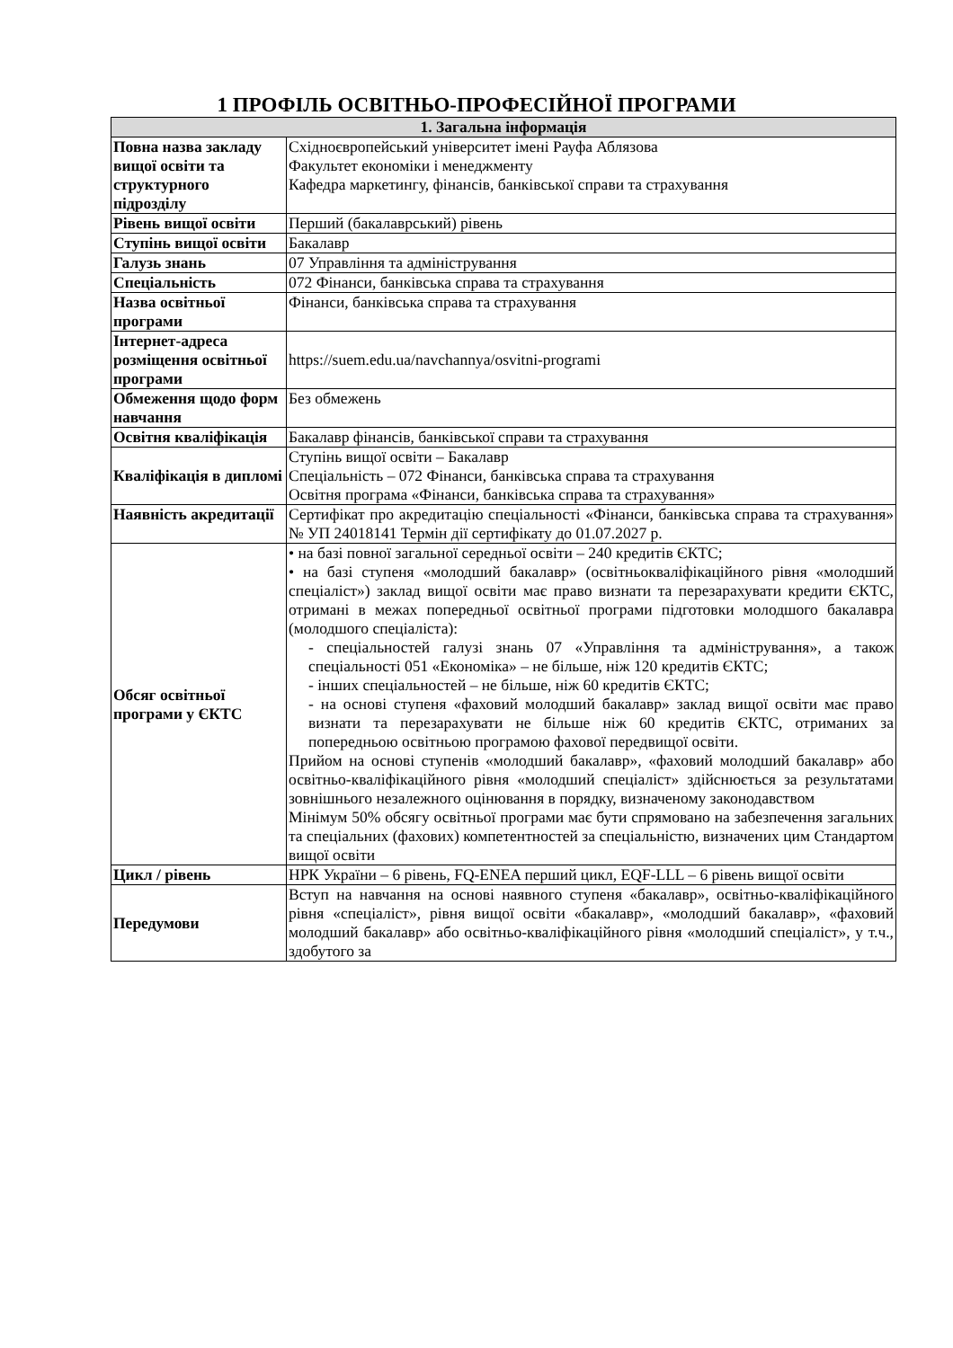1 ПРОФІЛЬ ОСВІТНЬО-ПРОФЕСІЙНОЇ ПРОГРАМИ
| 1. Загальна інформація | |
| --- | --- |
| Повна назва закладу вищої освіти та структурного підрозділу | Східноєвропейський університет імені Рауфа Аблязова Факультет економіки і менеджменту Кафедра маркетингу, фінансів, банківської справи та страхування |
| Рівень вищої освіти | Перший (бакалаврський) рівень |
| Ступінь вищої освіти | Бакалавр |
| Галузь знань | 07 Управління та адміністрування |
| Спеціальність | 072 Фінанси, банківська справа та страхування |
| Назва освітньої програми | Фінанси, банківська справа та страхування |
| Інтернет-адреса розміщення освітньої програми | https://suem.edu.ua/navchannya/osvitni-programi |
| Обмеження щодо форм навчання | Без обмежень |
| Освітня кваліфікація | Бакалавр фінансів, банківської справи та страхування |
| Кваліфікація в дипломі | Ступінь вищої освіти – Бакалавр Спеціальність – 072 Фінанси, банківська справа та страхування Освітня програма «Фінанси, банківська справа та страхування» |
| Наявність акредитації | Сертифікат про акредитацію спеціальності «Фінанси, банківська справа та страхування» № УП 24018141 Термін дії сертифікату до 01.07.2027 р. |
| Обсяг освітньої програми у ЄКТС | • на базі повної загальної середньої освіти – 240 кредитів ЄКТС; • на базі ступеня «молодший бакалавр» (освітньокваліфікаційного рівня «молодший спеціаліст») заклад вищої освіти має право визнати та перезарахувати кредити ЄКТС, отримані в межах попередньої освітньої програми підготовки молодшого бакалавра (молодшого спеціаліста): - спеціальностей галузі знань 07 «Управління та адміністрування», а також спеціальності 051 «Економіка» – не більше, ніж 120 кредитів ЄКТС; - інших спеціальностей – не більше, ніж 60 кредитів ЄКТС; - на основі ступеня «фаховий молодший бакалавр» заклад вищої освіти має право визнати та перезарахувати не більше ніж 60 кредитів ЄКТС, отриманих за попередньою освітньою програмою фахової передвищої освіти. Прийом на основі ступенів «молодший бакалавр», «фаховий молодший бакалавр» або освітньо-кваліфікаційного рівня «молодший спеціаліст» здійснюється за результатами зовнішнього незалежного оцінювання в порядку, визначеному законодавством Мінімум 50% обсягу освітньої програми має бути спрямовано на забезпечення загальних та спеціальних (фахових) компетентностей за спеціальністю, визначених цим Стандартом вищої освіти |
| Цикл / рівень | НРК України – 6 рівень, FQ-ENEA перший цикл, EQF-LLL – 6 рівень вищої освіти |
| Передумови | Вступ на навчання на основі наявного ступеня «бакалавр», освітньо-кваліфікаційного рівня «спеціаліст», рівня вищої освіти «бакалавр», «молодший бакалавр», «фаховий молодший бакалавр» або освітньо-кваліфікаційного рівня «молодший спеціаліст», у т.ч., здобутого за |